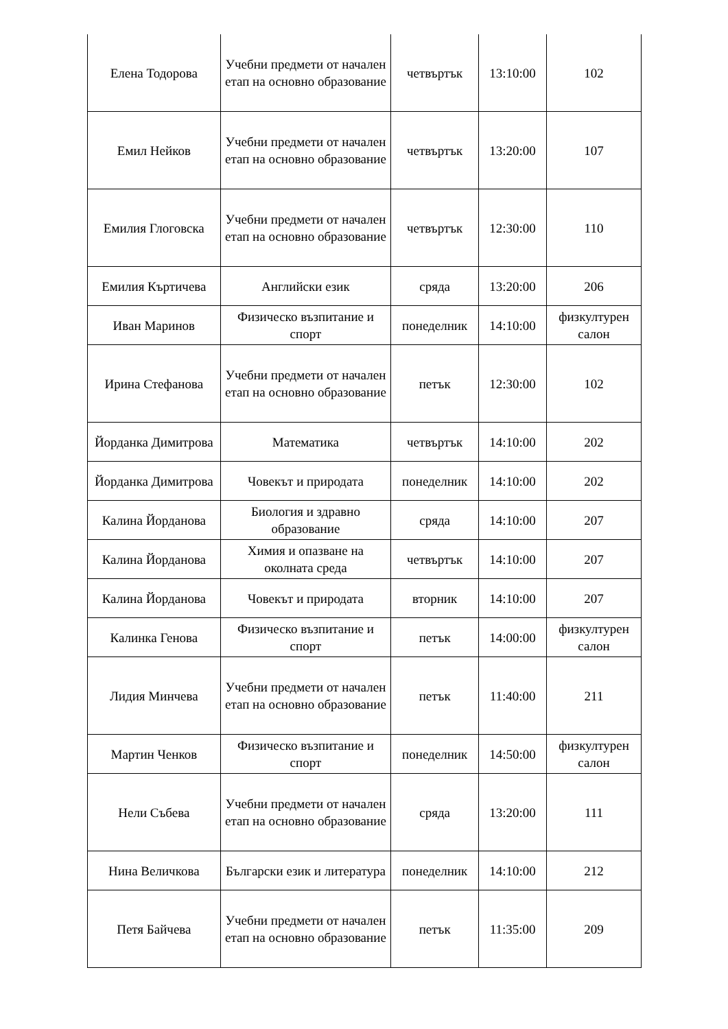| Елена Тодорова | Учебни предмети от начален етап на основно образование | четвъртък | 13:10:00 | 102 |
| Емил Нейков | Учебни предмети от начален етап на основно образование | четвъртък | 13:20:00 | 107 |
| Емилия Глоговска | Учебни предмети от начален етап на основно образование | четвъртък | 12:30:00 | 110 |
| Емилия Къртичева | Английски език | сряда | 13:20:00 | 206 |
| Иван Маринов | Физическо възпитание и спорт | понеделник | 14:10:00 | физкултурен салон |
| Ирина Стефанова | Учебни предмети от начален етап на основно образование | петък | 12:30:00 | 102 |
| Йорданка Димитрова | Математика | четвъртък | 14:10:00 | 202 |
| Йорданка Димитрова | Човекът и природата | понеделник | 14:10:00 | 202 |
| Калина Йорданова | Биология и здравно образование | сряда | 14:10:00 | 207 |
| Калина Йорданова | Химия и опазване на околната среда | четвъртък | 14:10:00 | 207 |
| Калина Йорданова | Човекът и природата | вторник | 14:10:00 | 207 |
| Калинка Генова | Физическо възпитание и спорт | петък | 14:00:00 | физкултурен салон |
| Лидия Минчева | Учебни предмети от начален етап на основно образование | петък | 11:40:00 | 211 |
| Мартин Ченков | Физическо възпитание и спорт | понеделник | 14:50:00 | физкултурен салон |
| Нели Събева | Учебни предмети от начален етап на основно образование | сряда | 13:20:00 | 111 |
| Нина Величкова | Български език и литература | понеделник | 14:10:00 | 212 |
| Петя Байчева | Учебни предмети от начален етап на основно образование | петък | 11:35:00 | 209 |